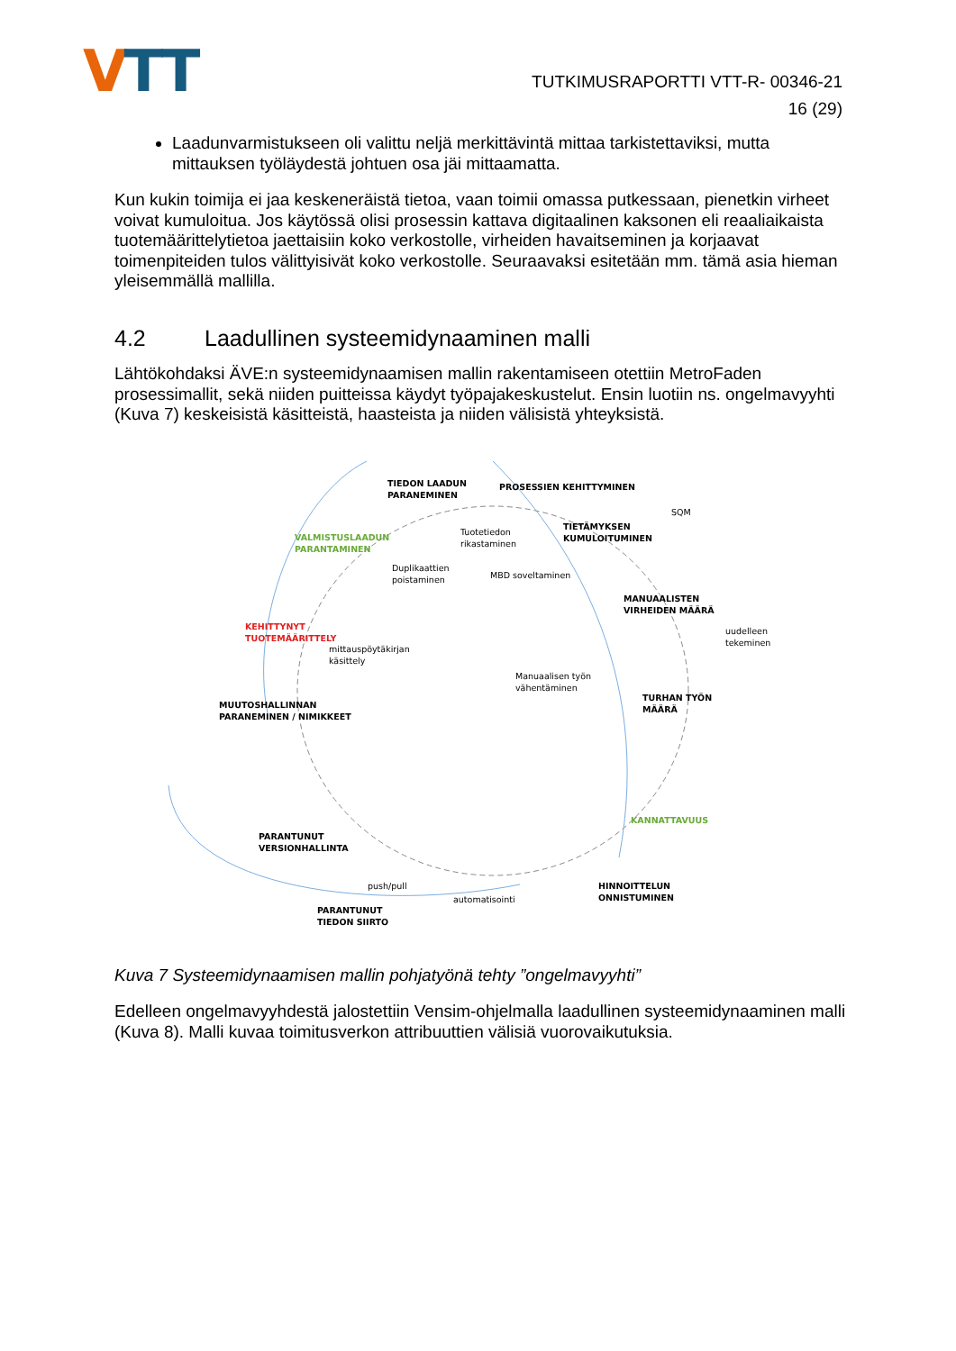VTT
TUTKIMUSRAPORTTI VTT-R- 00346-21
16 (29)
Laadunvarmistukseen oli valittu neljä merkittävintä mittaa tarkistettaviksi, mutta mittauksen työläydestä johtuen osa jäi mittaamatta.
Kun kukin toimija ei jaa keskeneräistä tietoa, vaan toimii omassa putkessaan, pienetkin virheet voivat kumuloitua. Jos käytössä olisi prosessin kattava digitaalinen kaksonen eli reaaliaikaista tuotemäärittelytietoa jaettaisiin koko verkostolle, virheiden havaitseminen ja korjaavat toimenpiteiden tulos välittyisivät koko verkostolle. Seuraavaksi esitetään mm. tämä asia hieman yleisemmällä mallilla.
4.2 Laadullinen systeemidynaaminen malli
Lähtökohdaksi ÄVE:n systeemidynaamisen mallin rakentamiseen otettiin MetroFaden prosessimallit, sekä niiden puitteissa käydyt työpajakeskustelut. Ensin luotiin ns. ongelmavyyhti (Kuva 7) keskeisistä käsitteistä, haasteista ja niiden välisistä yhteyksistä.
TIEDON LAADUN
PARANEMINEN
PROSESSIEN KEHITTYMINEN
SQM
VALMISTUSLAADUN
PARANTAMINEN
Tuotetiedon
rikastaminen
TIETÄMYKSEN
KUMULOITUMINEN
Duplikaattien
poistaminen
MBD soveltaminen
MANUAALISTEN
VIRHEIDEN MÄÄRÄ
KEHITTYNYT
TUOTEMÄÄRITTELY
uudelleen
tekeminen
mittauspöytäkirjan
käsittely
Manuaalisen työn
vähentäminen
MUUTOSHALLINNAN
PARANEMINEN / NIMIKKEET
TURHAN TYÖN
MÄÄRÄ
KANNATTAVUUS
PARANTUNUT
VERSIONHALLINTA
push/pull
HINNOITTELUN
ONNISTUMINEN
automatisointi
PARANTUNUT
TIEDON SIIRTO
Kuva 7 Systeemidynaamisen mallin pohjatyönä tehty ”ongelmavyyhti”
Edelleen ongelmavyyhdestä jalostettiin Vensim-ohjelmalla laadullinen systeemidynaaminen malli (Kuva 8). Malli kuvaa toimitusverkon attribuuttien välisiä vuorovaikutuksia.